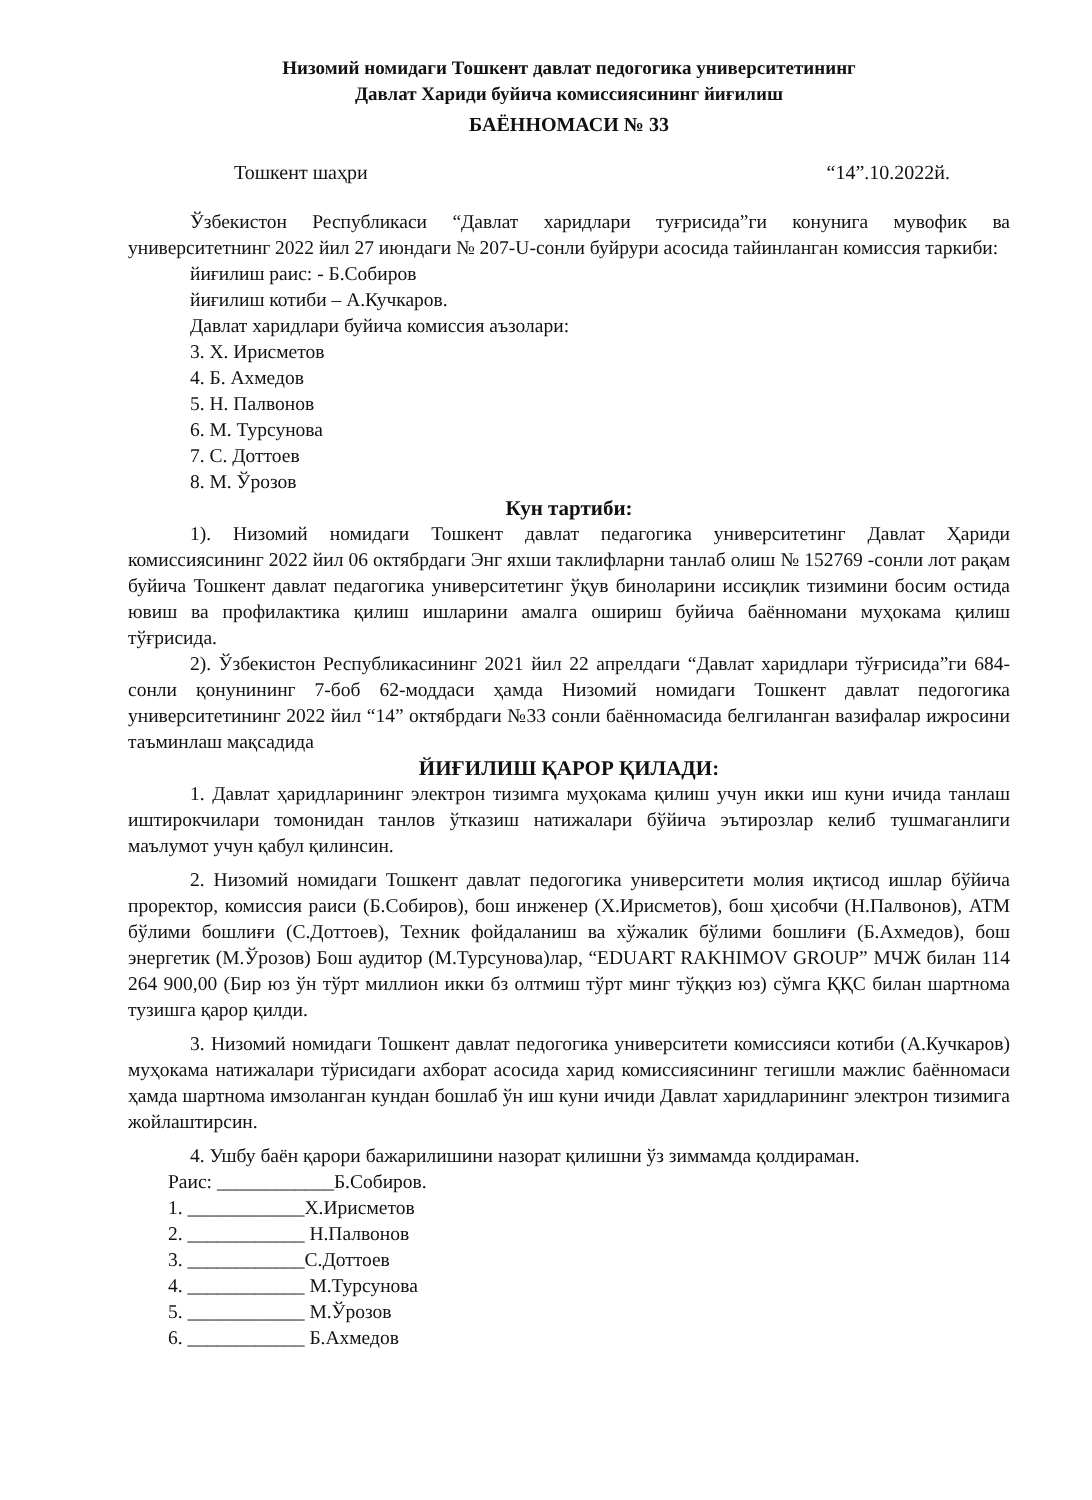Низомий номидаги Тошкент давлат педогогика университетининг
Давлат Хариди буйича комиссиясининг йиғилиш
БАЁННОМАСИ № 33
Тошкент шаҳри “14”.10.2022й.
Ўзбекистон Республикаси “Давлат харидлари туғрисида”ги конунига мувофик ва университетнинг 2022 йил 27 июндаги № 207-U-сонли буйрури асосида тайинланган комиссия таркиби:
йиғилиш раис: - Б.Собиров
йиғилиш котиби – А.Кучкаров.
Давлат харидлари буйича комиссия аъзолари:
3. Х. Ирисметов
4. Б. Ахмедов
5. Н. Палвонов
6. М. Турсунова
7. С. Доттоев
8. М. Ўрозов
Кун тартиби:
1). Низомий номидаги Тошкент давлат педагогика университетинг Давлат Ҳариди комиссиясининг 2022 йил 06 октябрдаги Энг яхши таклифларни танлаб олиш № 152769 -сонли лот рақам буйича Тошкент давлат педагогика университетинг ўқув биноларини иссиқлик тизимини босим остида ювиш ва профилактика қилиш ишларини амалга ошириш буйича баённомани муҳокама қилиш тўғрисида.
2). Ўзбекистон Республикасининг 2021 йил 22 апрелдаги “Давлат харидлари тўғрисида”ги 684-сонли қонунининг 7-боб 62-моддаси ҳамда Низомий номидаги Тошкент давлат педогогика университетининг 2022 йил “14” октябрдаги №33 сонли баённомасида белгиланган вазифалар ижросини таъминлаш мақсадида
ЙИҒИЛИШ ҚАРОР ҚИЛАДИ:
1. Давлат ҳаридларининг электрон тизимга муҳокама қилиш учун икки иш куни ичида танлаш иштирокчилари томонидан танлов ўтказиш натижалари бўйича эътирозлар келиб тушмаганлиги маълумот учун қабул қилинсин.
2. Низомий номидаги Тошкент давлат педогогика университети молия иқтисод ишлар бўйича проректор, комиссия раиси (Б.Собиров), бош инженер (Х.Ирисметов), бош ҳисобчи (Н.Палвонов), АТМ бўлими бошлиғи (С.Доттоев), Техник фойдаланиш ва хўжалик бўлими бошлиғи (Б.Ахмедов), бош энергетик (М.Ўрозов) Бош аудитор (М.Турсунова)лар, “EDUART RAKHIMOV GROUP” МЧЖ билан 114 264 900,00 (Бир юз ўн тўрт миллион икки бз олтмиш тўрт минг тўққиз юз) сўмга ҚҚС билан шартнома тузишга қарор қилди.
3. Низомий номидаги Тошкент давлат педогогика университети комиссияси котиби (А.Кучкаров) муҳокама натижалари тўрисидаги ахборат асосида харид комиссиясининг тегишли мажлис баённомаси ҳамда шартнома имзоланган кундан бошлаб ўн иш куни ичиди Давлат харидларининг электрон тизимига жойлаштирсин.
4. Ушбу баён қарори бажарилишини назорат қилишни ўз зиммамда қолдираман.
Раис: ____________Б.Собиров.
1. ____________Х.Ирисметов
2. ____________ Н.Палвонов
3. ____________С.Доттоев
4. ____________ М.Турсунова
5. ____________ М.Ўрозов
6. ____________ Б.Ахмедов